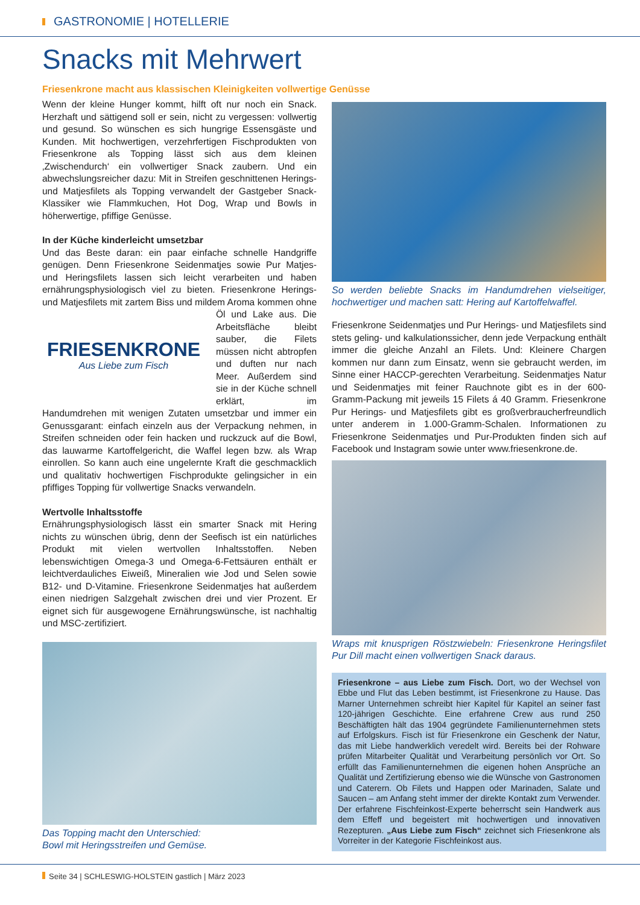GASTRONOMIE | HOTELLERIE
Snacks mit Mehrwert
Friesenkrone macht aus klassischen Kleinigkeiten vollwertige Genüsse
Wenn der kleine Hunger kommt, hilft oft nur noch ein Snack. Herzhaft und sättigend soll er sein, nicht zu vergessen: vollwertig und gesund. So wünschen es sich hungrige Essensgäste und Kunden. Mit hochwertigen, verzehrfertigen Fischprodukten von Friesenkrone als Topping lässt sich aus dem kleinen ‚Zwischendurch‘ ein vollwertiger Snack zaubern. Und ein abwechslungsreicher dazu: Mit in Streifen geschnittenen Herings- und Matjesfilets als Topping verwandelt der Gastgeber Snack-Klassiker wie Flammkuchen, Hot Dog, Wrap und Bowls in höherwertige, pfiffige Genüsse.
In der Küche kinderleicht umsetzbar
Und das Beste daran: ein paar einfache schnelle Handgriffe genügen. Denn Friesenkrone Seidenmatjes sowie Pur Matjes- und Heringsfilets lassen sich leicht verarbeiten und haben ernährungsphysiologisch viel zu bieten. Friesenkrone Herings- und Matjesfilets mit zartem Biss und mildem Aroma kommen ohne FRIESENKRONE
Aus Liebe zum Fisch Öl und Lake aus. Die Arbeitsfläche bleibt sauber, die Filets müssen nicht abtropfen und duften nur nach Meer. Außerdem sind sie in der Küche schnell erklärt, im Handumdrehen mit wenigen Zutaten umsetzbar und immer ein Genussgarant: einfach einzeln aus der Verpackung nehmen, in Streifen schneiden oder fein hacken und ruckzuck auf die Bowl, das lauwarme Kartoffelgericht, die Waffel legen bzw. als Wrap einrollen. So kann auch eine ungelernte Kraft die geschmacklich und qualitativ hochwertigen Fischprodukte gelingsicher in ein pfiffiges Topping für vollwertige Snacks verwandeln.
Wertvolle Inhaltsstoffe
Ernährungsphysiologisch lässt ein smarter Snack mit Hering nichts zu wünschen übrig, denn der Seefisch ist ein natürliches Produkt mit vielen wertvollen Inhaltsstoffen. Neben lebenswichtigen Omega-3 und Omega-6-Fettsäuren enthält er leichtverdauliches Eiweiß, Mineralien wie Jod und Selen sowie B12- und D-Vitamine. Friesenkrone Seidenmatjes hat außerdem einen niedrigen Salzgehalt zwischen drei und vier Prozent. Er eignet sich für ausgewogene Ernährungswünsche, ist nachhaltig und MSC-zertifiziert.
Das Topping macht den Unterschied:
Bowl mit Heringsstreifen und Gemüse.
So werden beliebte Snacks im Handumdrehen vielseitiger, hochwertiger und machen satt: Hering auf Kartoffelwaffel.
Friesenkrone Seidenmatjes und Pur Herings- und Matjesfilets sind stets geling- und kalkulationssicher, denn jede Verpackung enthält immer die gleiche Anzahl an Filets. Und: Kleinere Chargen kommen nur dann zum Einsatz, wenn sie gebraucht werden, im Sinne einer HACCP-gerechten Verarbeitung. Seidenmatjes Natur und Seidenmatjes mit feiner Rauchnote gibt es in der 600-Gramm-Packung mit jeweils 15 Filets á 40 Gramm. Friesenkrone Pur Herings- und Matjesfilets gibt es großverbraucherfreundlich unter anderem in 1.000-Gramm-Schalen. Informationen zu Friesenkrone Seidenmatjes und Pur-Produkten finden sich auf Facebook und Instagram sowie unter www.friesenkrone.de.
Wraps mit knusprigen Röstzwiebeln: Friesenkrone Heringsfilet Pur Dill macht einen vollwertigen Snack daraus.
Friesenkrone – aus Liebe zum Fisch. Dort, wo der Wechsel von Ebbe und Flut das Leben bestimmt, ist Friesenkrone zu Hause. Das Marner Unternehmen schreibt hier Kapitel für Kapitel an seiner fast 120-jährigen Geschichte. Eine erfahrene Crew aus rund 250 Beschäftigten hält das 1904 gegründete Familienunternehmen stets auf Erfolgskurs. Fisch ist für Friesenkrone ein Geschenk der Natur, das mit Liebe handwerklich veredelt wird. Bereits bei der Rohware prüfen Mitarbeiter Qualität und Verarbeitung persönlich vor Ort. So erfüllt das Familienunternehmen die eigenen hohen Ansprüche an Qualität und Zertifizierung ebenso wie die Wünsche von Gastronomen und Caterern. Ob Filets und Happen oder Marinaden, Salate und Saucen – am Anfang steht immer der direkte Kontakt zum Verwender. Der erfahrene Fischfeinkost-Experte beherrscht sein Handwerk aus dem Effeff und begeistert mit hochwertigen und innovativen Rezepturen. „Aus Liebe zum Fisch“ zeichnet sich Friesenkrone als Vorreiter in der Kategorie Fischfeinkost aus.
Seite 34 | SCHLESWIG-HOLSTEIN gastlich | März 2023